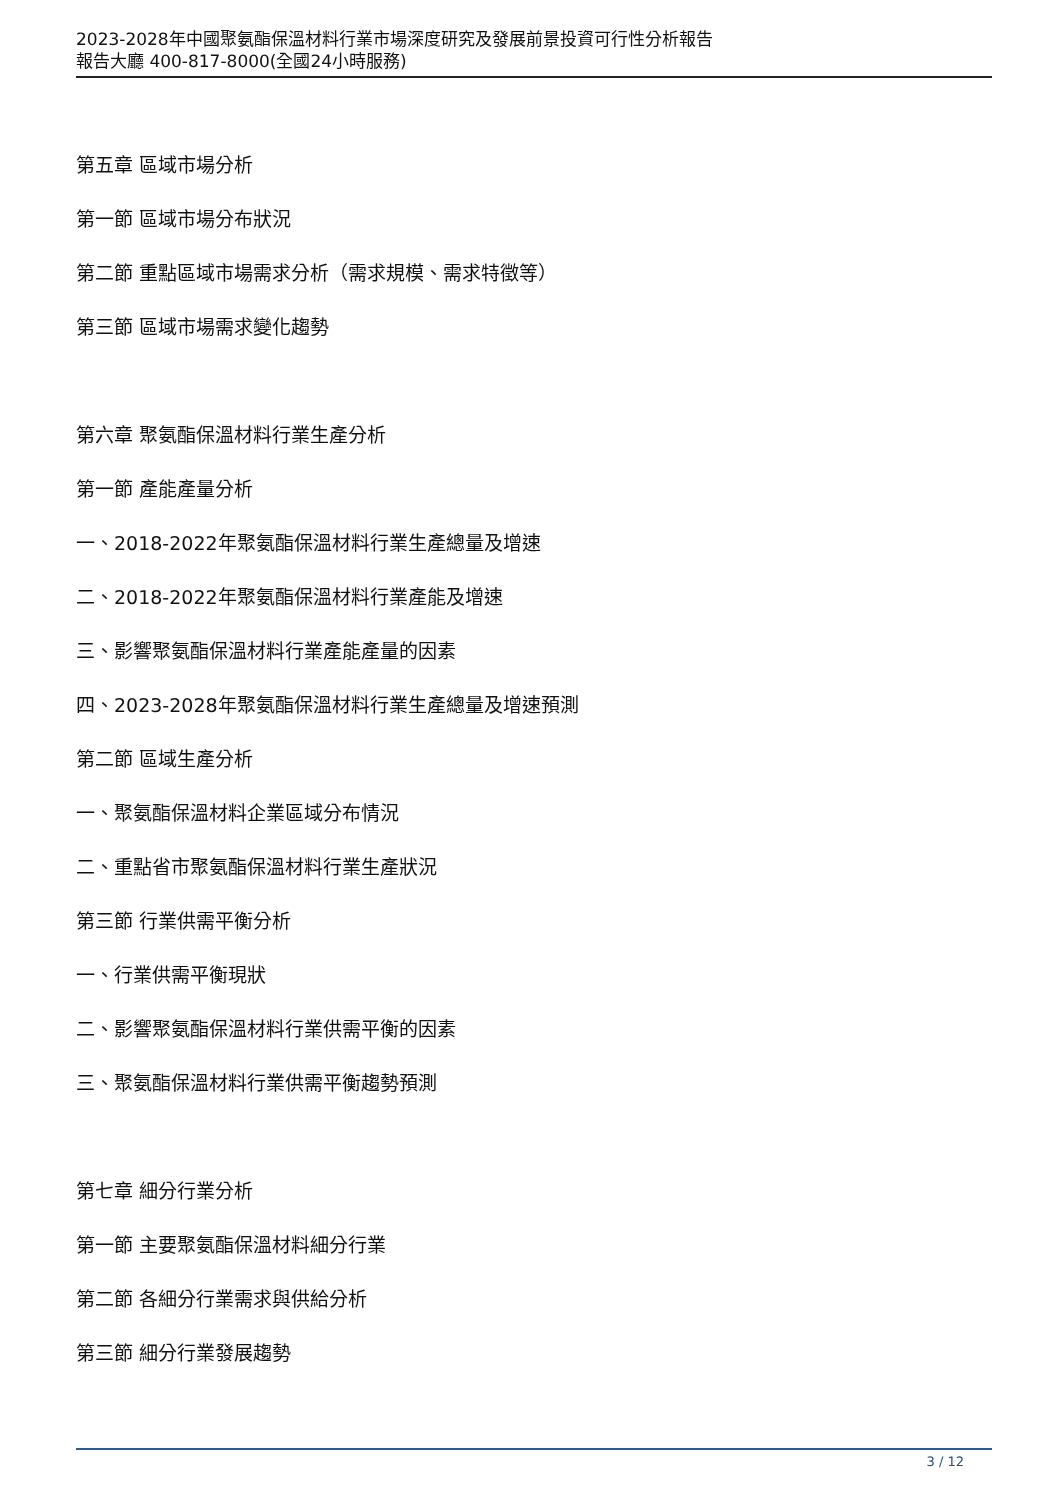2023-2028年中國聚氨酯保溫材料行業市場深度研究及發展前景投資可行性分析報告
報告大廳 400-817-8000(全國24小時服務)
第五章 區域市場分析
第一節 區域市場分布狀況
第二節 重點區域市場需求分析（需求規模、需求特徵等）
第三節 區域市場需求變化趨勢
第六章 聚氨酯保溫材料行業生產分析
第一節 產能產量分析
一、2018-2022年聚氨酯保溫材料行業生產總量及增速
二、2018-2022年聚氨酯保溫材料行業產能及增速
三、影響聚氨酯保溫材料行業產能產量的因素
四、2023-2028年聚氨酯保溫材料行業生產總量及增速預測
第二節 區域生產分析
一、聚氨酯保溫材料企業區域分布情況
二、重點省市聚氨酯保溫材料行業生產狀況
第三節 行業供需平衡分析
一、行業供需平衡現狀
二、影響聚氨酯保溫材料行業供需平衡的因素
三、聚氨酯保溫材料行業供需平衡趨勢預測
第七章 細分行業分析
第一節 主要聚氨酯保溫材料細分行業
第二節 各細分行業需求與供給分析
第三節 細分行業發展趨勢
3 / 12